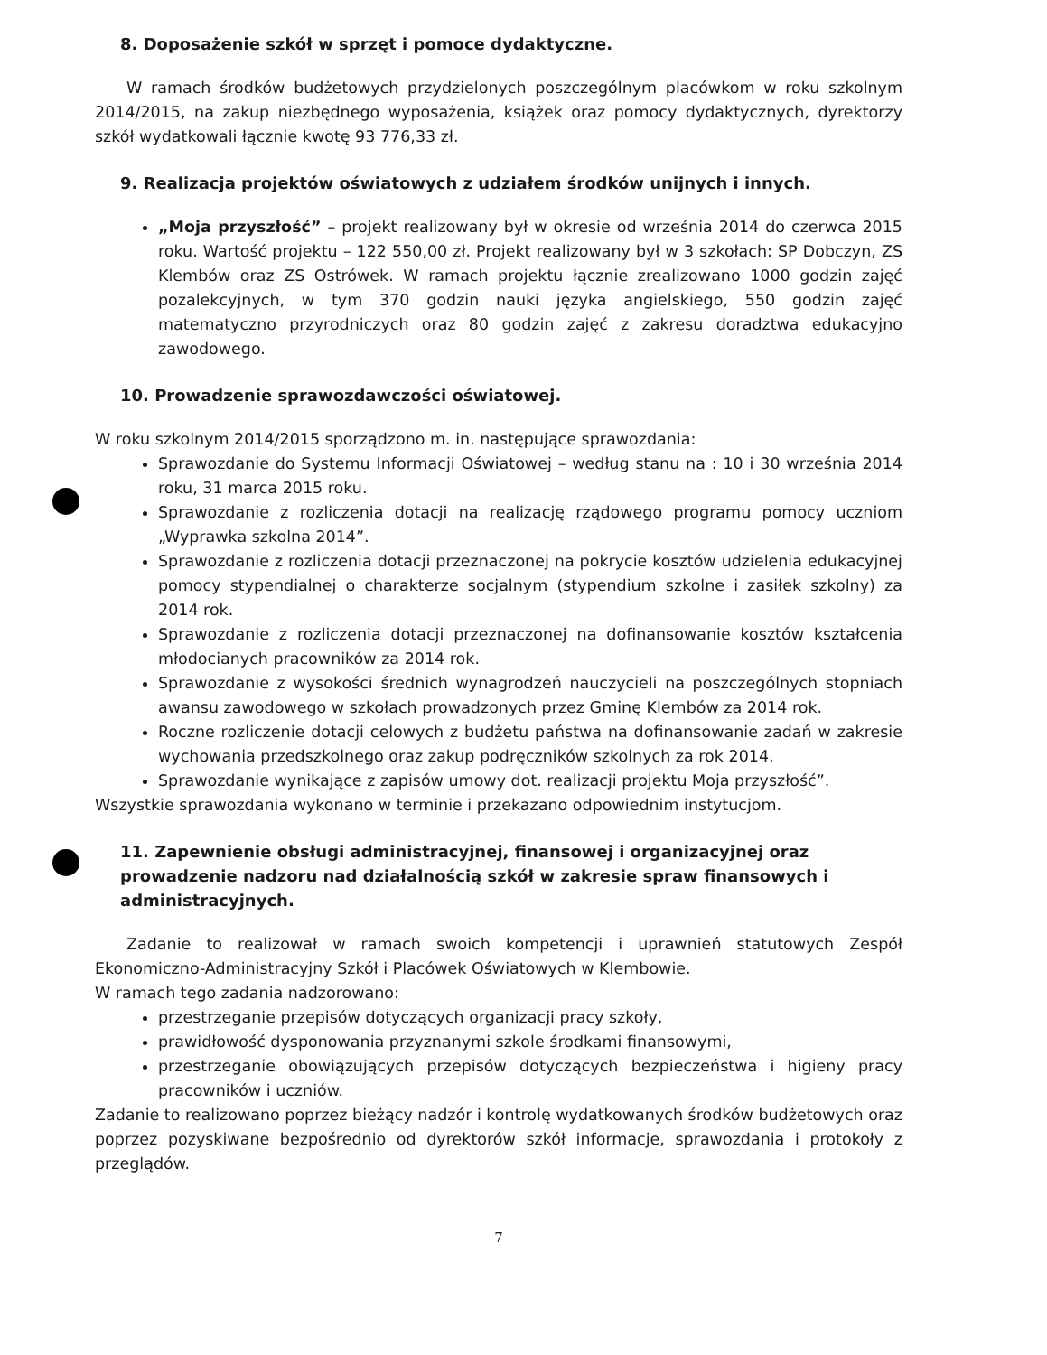8. Doposażenie szkół w sprzęt i pomoce dydaktyczne.
W ramach środków budżetowych przydzielonych poszczególnym placówkom w roku szkolnym 2014/2015, na zakup niezbędnego wyposażenia, książek oraz pomocy dydaktycznych, dyrektorzy szkół wydatkowali łącznie kwotę 93 776,33 zł.
9. Realizacja projektów oświatowych z udziałem środków unijnych i innych.
„Moja przyszłość” – projekt realizowany był w okresie od września 2014 do czerwca 2015 roku. Wartość projektu – 122 550,00 zł. Projekt realizowany był w 3 szkołach: SP Dobczyn, ZS Klembów oraz ZS Ostrówek. W ramach projektu łącznie zrealizowano 1000 godzin zajęć pozalekcyjnych, w tym 370 godzin nauki języka angielskiego, 550 godzin zajęć matematyczno przyrodniczych oraz 80 godzin zajęć z zakresu doradztwa edukacyjno zawodowego.
10. Prowadzenie sprawozdawczości oświatowej.
W roku szkolnym 2014/2015 sporządzono m. in. następujące sprawozdania:
Sprawozdanie do Systemu Informacji Oświatowej – według stanu na : 10 i 30 września 2014 roku, 31 marca 2015 roku.
Sprawozdanie z rozliczenia dotacji na realizację rządowego programu pomocy uczniom „Wyprawka szkolna 2014”.
Sprawozdanie z rozliczenia dotacji przeznaczonej na pokrycie kosztów udzielenia edukacyjnej pomocy stypendialnej o charakterze socjalnym (stypendium szkolne i zasiłek szkolny) za 2014 rok.
Sprawozdanie z rozliczenia dotacji przeznaczonej na dofinansowanie kosztów kształcenia młodocianych pracowników za 2014 rok.
Sprawozdanie z wysokości średnich wynagrodzeń nauczycieli na poszczególnych stopniach awansu zawodowego w szkołach prowadzonych przez Gminę Klembów za 2014 rok.
Roczne rozliczenie dotacji celowych z budżetu państwa na dofinansowanie zadań w zakresie wychowania przedszkolnego oraz zakup podręczników szkolnych za rok 2014.
Sprawozdanie wynikające z zapisów umowy dot. realizacji projektu Moja przyszłość”.
Wszystkie sprawozdania wykonano w terminie i przekazano odpowiednim instytucjom.
11. Zapewnienie obsługi administracyjnej, finansowej i organizacyjnej oraz prowadzenie nadzoru nad działalnością szkół w zakresie spraw finansowych i administracyjnych.
Zadanie to realizował w ramach swoich kompetencji i uprawnień statutowych Zespół Ekonomiczno-Administracyjny Szkół i Placówek Oświatowych w Klembowie.
W ramach tego zadania nadzorowano:
przestrzeganie przepisów dotyczących organizacji pracy szkoły,
prawidłowość dysponowania przyznanymi szkole środkami finansowymi,
przestrzeganie obowiązujących przepisów dotyczących bezpieczeństwa i higieny pracy pracowników i uczniów.
Zadanie to realizowano poprzez bieżący nadzór i kontrolę wydatkowanych środków budżetowych oraz poprzez pozyskiwane bezpośrednio od dyrektorów szkół informacje, sprawozdania i protokoły z przeglądów.
7